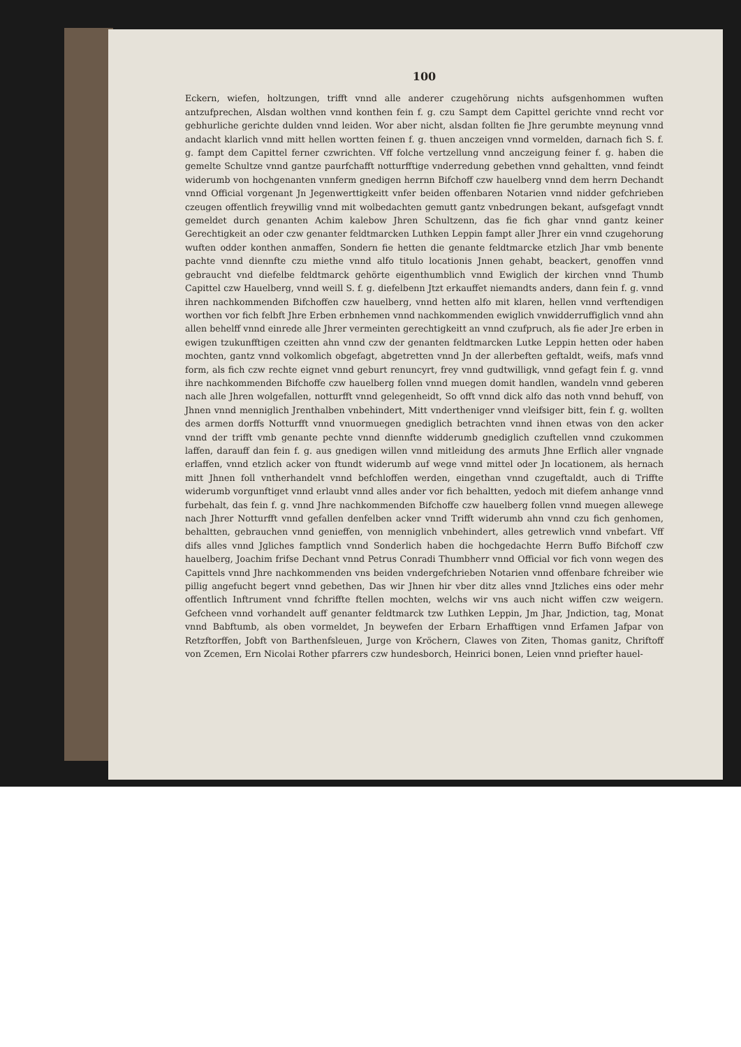100
Eckern, wiefen, holtzungen, trifft vnnd alle anderer czugehörung nichts aufsgenhommen wuften antzufprechen, Alsdan wolthen vnnd konthen fein f. g. czu Sampt dem Capittel gerichte vnnd recht vor gebhurliche gerichte dulden vnnd leiden. Wor aber nicht, alsdan follten fie Jhre gerumbte meynung vnnd andacht klarlich vnnd mitt hellen wortten feinen f. g. thuen anczeigen vnnd vormelden, darnach fich S. f. g. fampt dem Capittel ferner czwrichten. Vff folche vertzellung vnnd anczeigung feiner f. g. haben die gemelte Schultze vnnd gantze paurfchafft notturfftige vnderredung gebethen vnnd gehaltten, vnnd feindt widerumb von hochgenanten vnnferm gnedigen herrnn Bifchoff czw hauelberg vnnd dem herrn Dechandt vnnd Official vorgenant Jn Jegenwerttigkeitt vnfer beiden offenbaren Notarien vnnd nidder gefchrieben czeugen offentlich freywillig vnnd mit wolbedachten gemutt gantz vnbedrungen bekant, aufsgefagt vnndt gemeldet durch genanten Achim kalebow Jhren Schultzenn, das fie fich ghar vnnd gantz keiner Gerechtigkeit an oder czw genanter feldtmarcken Luthken Leppin fampt aller Jhrer ein vnnd czugehorung wuften odder konthen anmaffen, Sondern fie hetten die genante feldtmarcke etzlich Jhar vmb benente pachte vnnd diennfte czu miethe vnnd alfo titulo locationis Jnnen gehabt, beackert, genoffen vnnd gebraucht vnd diefelbe feldtmarck gehörte eigenthumblich vnnd Ewiglich der kirchen vnnd Thumb Capittel czw Hauelberg, vnnd weill S. f. g. diefelbenn Jtzt erkauffet niemandts anders, dann fein f. g. vnnd ihren nachkommenden Bifchoffen czw hauelberg, vnnd hetten alfo mit klaren, hellen vnnd verftendigen worthen vor fich felbft Jhre Erben erbnhemen vnnd nachkommenden ewiglich vnwidderruffiglich vnnd ahn allen behelff vnnd einrede alle Jhrer vermeinten gerechtigkeitt an vnnd czufpruch, als fie ader Jre erben in ewigen tzukunfftigen czeitten ahn vnnd czw der genanten feldtmarcken Lutke Leppin hetten oder haben mochten, gantz vnnd volkomlich obgefagt, abgetretten vnnd Jn der allerbeften geftaldt, weifs, mafs vnnd form, als fich czw rechte eignet vnnd geburt renuncyrt, frey vnnd gudtwilligk, vnnd gefagt fein f. g. vnnd ihre nachkommenden Bifchoffe czw hauelberg follen vnnd muegen domit handlen, wandeln vnnd geberen nach alle Jhren wolgefallen, notturfft vnnd gelegenheidt, So offt vnnd dick alfo das noth vnnd behuff, von Jhnen vnnd menniglich Jrenthalben vnbehindert, Mitt vndertheniger vnnd vleifsiger bitt, fein f. g. wollten des armen dorffs Notturfft vnnd vnuormuegen gnediglich betrachten vnnd ihnen etwas von den acker vnnd der trifft vmb genante pechte vnnd diennfte widderumb gnediglich czuftellen vnnd czukommen laffen, darauff dan fein f. g. aus gnedigen willen vnnd mitleidung des armuts Jhne Erflich aller vngnade erlaffen, vnnd etzlich acker von ftundt widerumb auf wege vnnd mittel oder Jn locationem, als hernach mitt Jhnen foll vntherhandelt vnnd befchloffen werden, eingethan vnnd czugeftaldt, auch di Triffte widerumb vorgunftiget vnnd erlaubt vnnd alles ander vor fich behaltten, yedoch mit diefem anhange vnnd furbehalt, das fein f. g. vnnd Jhre nachkommenden Bifchoffe czw hauelberg follen vnnd muegen allewege nach Jhrer Notturfft vnnd gefallen denfelben acker vnnd Trifft widerumb ahn vnnd czu fich genhomen, behaltten, gebrauchen vnnd genieffen, von menniglich vnbehindert, alles getrewlich vnnd vnbefart. Vff difs alles vnnd Jgliches famptlich vnnd Sonderlich haben die hochgedachte Herrn Buffo Bifchoff czw hauelberg, Joachim frifse Dechant vnnd Petrus Conradi Thumbherr vnnd Official vor fich vonn wegen des Capittels vnnd Jhre nachkommenden vns beiden vndergefchrieben Notarien vnnd offenbare fchreiber wie pillig angefucht begert vnnd gebethen, Das wir Jhnen hir vber ditz alles vnnd Jtzliches eins oder mehr offentlich Inftrument vnnd fchriffte ftellen mochten, welchs wir vns auch nicht wiffen czw weigern. Gefcheen vnnd vorhandelt auff genanter feldtmarck tzw Luthken Leppin, Jm Jhar, Jndiction, tag, Monat vnnd Babftumb, als oben vormeldet, Jn beywefen der Erbarn Erhafftigen vnnd Erfamen Jafpar von Retzftorffen, Jobft von Barthenfsleuen, Jurge von Kröchern, Clawes von Ziten, Thomas ganitz, Chriftoff von Zcemen, Ern Nicolai Rother pfarrers czw hundesborch, Heinrici bonen, Leien vnnd priefter hauel-